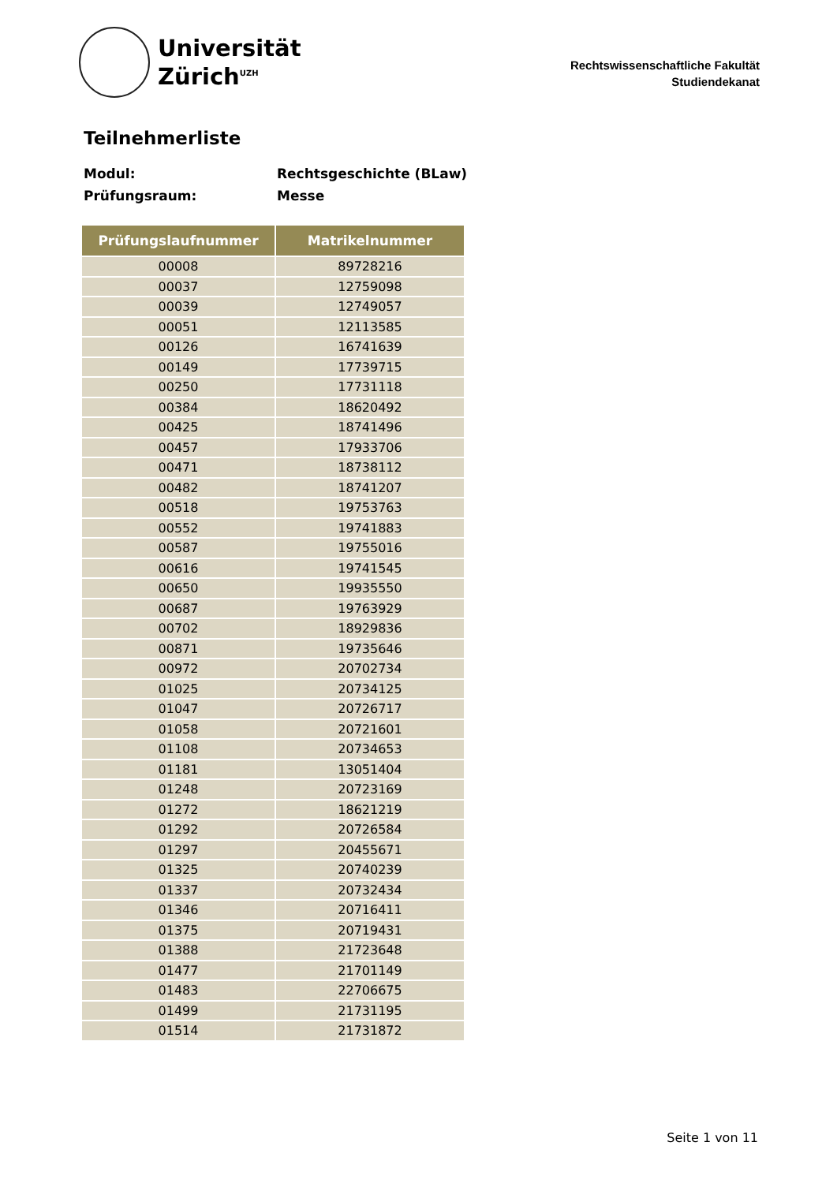Universität
Zürich<sup>UZH</sup>
Rechtswissenschaftliche Fakultät
Studiendekanat
Teilnehmerliste
Modul: Rechtsgeschichte (BLaw)
Prüfungsraum: Messe
| Prüfungslaufnummer | Matrikelnummer |
| --- | --- |
| 00008 | 89728216 |
| 00037 | 12759098 |
| 00039 | 12749057 |
| 00051 | 12113585 |
| 00126 | 16741639 |
| 00149 | 17739715 |
| 00250 | 17731118 |
| 00384 | 18620492 |
| 00425 | 18741496 |
| 00457 | 17933706 |
| 00471 | 18738112 |
| 00482 | 18741207 |
| 00518 | 19753763 |
| 00552 | 19741883 |
| 00587 | 19755016 |
| 00616 | 19741545 |
| 00650 | 19935550 |
| 00687 | 19763929 |
| 00702 | 18929836 |
| 00871 | 19735646 |
| 00972 | 20702734 |
| 01025 | 20734125 |
| 01047 | 20726717 |
| 01058 | 20721601 |
| 01108 | 20734653 |
| 01181 | 13051404 |
| 01248 | 20723169 |
| 01272 | 18621219 |
| 01292 | 20726584 |
| 01297 | 20455671 |
| 01325 | 20740239 |
| 01337 | 20732434 |
| 01346 | 20716411 |
| 01375 | 20719431 |
| 01388 | 21723648 |
| 01477 | 21701149 |
| 01483 | 22706675 |
| 01499 | 21731195 |
| 01514 | 21731872 |
Seite 1 von 11